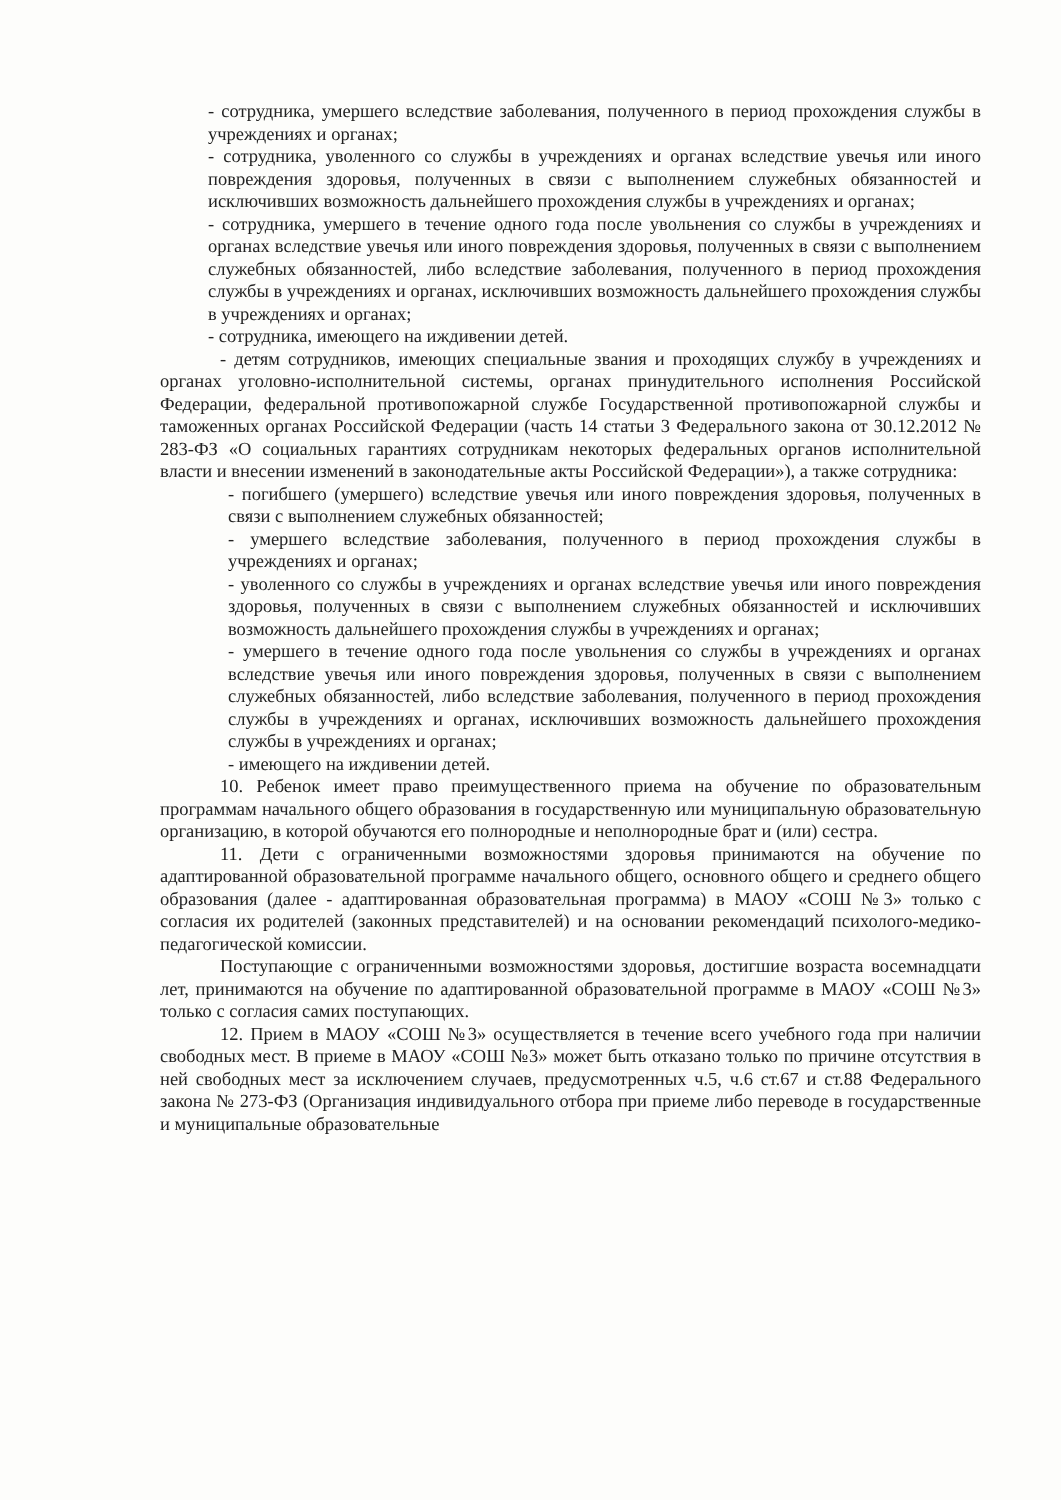- сотрудника, умершего вследствие заболевания, полученного в период прохождения службы в учреждениях и органах;
- сотрудника, уволенного со службы в учреждениях и органах вследствие увечья или иного повреждения здоровья, полученных в связи с выполнением служебных обязанностей и исключивших возможность дальнейшего прохождения службы в учреждениях и органах;
- сотрудника, умершего в течение одного года после увольнения со службы в учреждениях и органах вследствие увечья или иного повреждения здоровья, полученных в связи с выполнением служебных обязанностей, либо вследствие заболевания, полученного в период прохождения службы в учреждениях и органах, исключивших возможность дальнейшего прохождения службы в учреждениях и органах;
- сотрудника, имеющего на иждивении детей.
- детям сотрудников, имеющих специальные звания и проходящих службу в учреждениях и органах уголовно-исполнительной системы, органах принудительного исполнения Российской Федерации, федеральной противопожарной службе Государственной противопожарной службы и таможенных органах Российской Федерации (часть 14 статьи 3 Федерального закона от 30.12.2012 № 283-ФЗ «О социальных гарантиях сотрудникам некоторых федеральных органов исполнительной власти и внесении изменений в законодательные акты Российской Федерации»), а также сотрудника:
- погибшего (умершего) вследствие увечья или иного повреждения здоровья, полученных в связи с выполнением служебных обязанностей;
- умершего вследствие заболевания, полученного в период прохождения службы в учреждениях и органах;
- уволенного со службы в учреждениях и органах вследствие увечья или иного повреждения здоровья, полученных в связи с выполнением служебных обязанностей и исключивших возможность дальнейшего прохождения службы в учреждениях и органах;
- умершего в течение одного года после увольнения со службы в учреждениях и органах вследствие увечья или иного повреждения здоровья, полученных в связи с выполнением служебных обязанностей, либо вследствие заболевания, полученного в период прохождения службы в учреждениях и органах, исключивших возможность дальнейшего прохождения службы в учреждениях и органах;
- имеющего на иждивении детей.
10. Ребенок имеет право преимущественного приема на обучение по образовательным программам начального общего образования в государственную или муниципальную образовательную организацию, в которой обучаются его полнородные и неполнородные брат и (или) сестра.
11. Дети с ограниченными возможностями здоровья принимаются на обучение по адаптированной образовательной программе начального общего, основного общего и среднего общего образования (далее - адаптированная образовательная программа) в МАОУ «СОШ №3» только с согласия их родителей (законных представителей) и на основании рекомендаций психолого-медико-педагогической комиссии.
Поступающие с ограниченными возможностями здоровья, достигшие возраста восемнадцати лет, принимаются на обучение по адаптированной образовательной программе в МАОУ «СОШ №3» только с согласия самих поступающих.
12. Прием в МАОУ «СОШ №3» осуществляется в течение всего учебного года при наличии свободных мест. В приеме в МАОУ «СОШ №3» может быть отказано только по причине отсутствия в ней свободных мест за исключением случаев, предусмотренных ч.5, ч.6 ст.67 и ст.88 Федерального закона № 273-ФЗ (Организация индивидуального отбора при приеме либо переводе в государственные и муниципальные образовательные